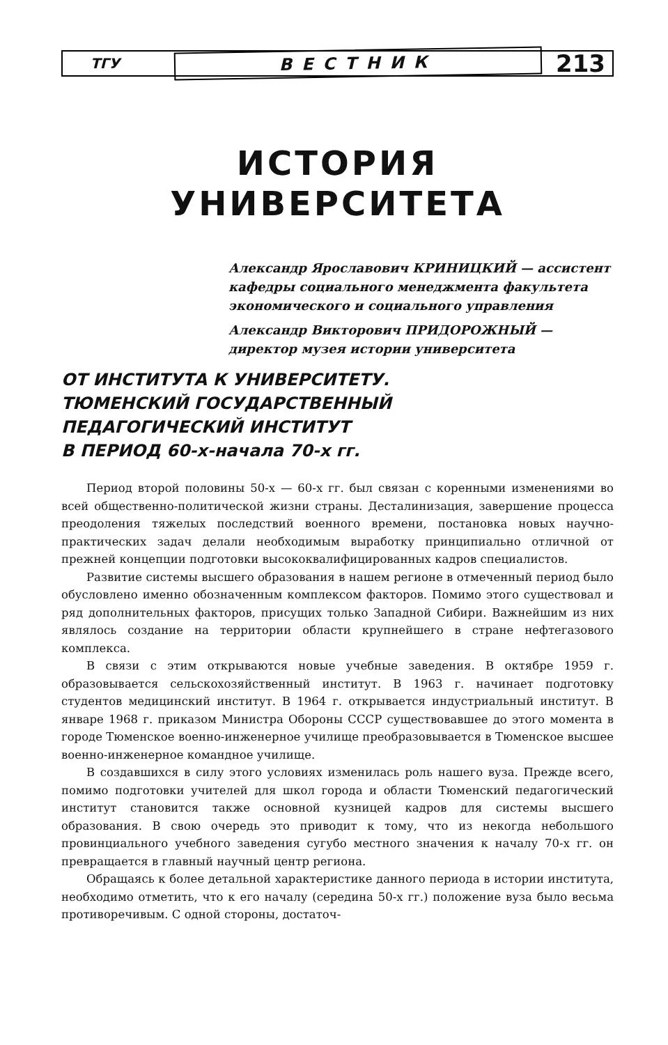ТГУ
ВЕСТНИК
213
ИСТОРИЯ
УНИВЕРСИТЕТА
Александр Ярославович КРИНИЦКИЙ — ассистент кафедры социального менеджмента факультета экономического и социального управления
Александр Викторович ПРИДОРОЖНЫЙ — директор музея истории университета
ОТ ИНСТИТУТА К УНИВЕРСИТЕТУ.
ТЮМЕНСКИЙ ГОСУДАРСТВЕННЫЙ
ПЕДАГОГИЧЕСКИЙ ИНСТИТУТ
В ПЕРИОД 60-х-начала 70-х гг.
Период второй половины 50-х — 60-х гг. был связан с коренными изменениями во всей общественно-политической жизни страны. Десталинизация, завершение процесса преодоления тяжелых последствий военного времени, постановка новых научно- практических задач делали необходимым выработку принципиально отличной от прежней концепции подготовки высококвалифицированных кадров специалистов.
Развитие системы высшего образования в нашем регионе в отмеченный период было обусловлено именно обозначенным комплексом факторов. Помимо этого существовал и ряд дополнительных факторов, присущих только Западной Сибири. Важнейшим из них являлось создание на территории области крупнейшего в стране нефтегазового комплекса.
В связи с этим открываются новые учебные заведения. В октябре 1959 г. образовывается сельскохозяйственный институт. В 1963 г. начинает подготовку студентов медицинский институт. В 1964 г. открывается индустриальный институт. В январе 1968 г. приказом Министра Обороны СССР существовавшее до этого момента в городе Тюменское военно-инженерное училище преобразовывается в Тюменское высшее военно-инженерное командное училище.
В создавшихся в силу этого условиях изменилась роль нашего вуза. Прежде всего, помимо подготовки учителей для школ города и области Тюменский педагогический институт становится также основной кузницей кадров для системы высшего образования. В свою очередь это приводит к тому, что из некогда небольшого провинциального учебного заведения сугубо местного значения к началу 70-х гг. он превращается в главный научный центр региона.
Обращаясь к более детальной характеристике данного периода в истории института, необходимо отметить, что к его началу (середина 50-х гг.) положение вуза было весьма противоречивым. С одной стороны, достаточ-